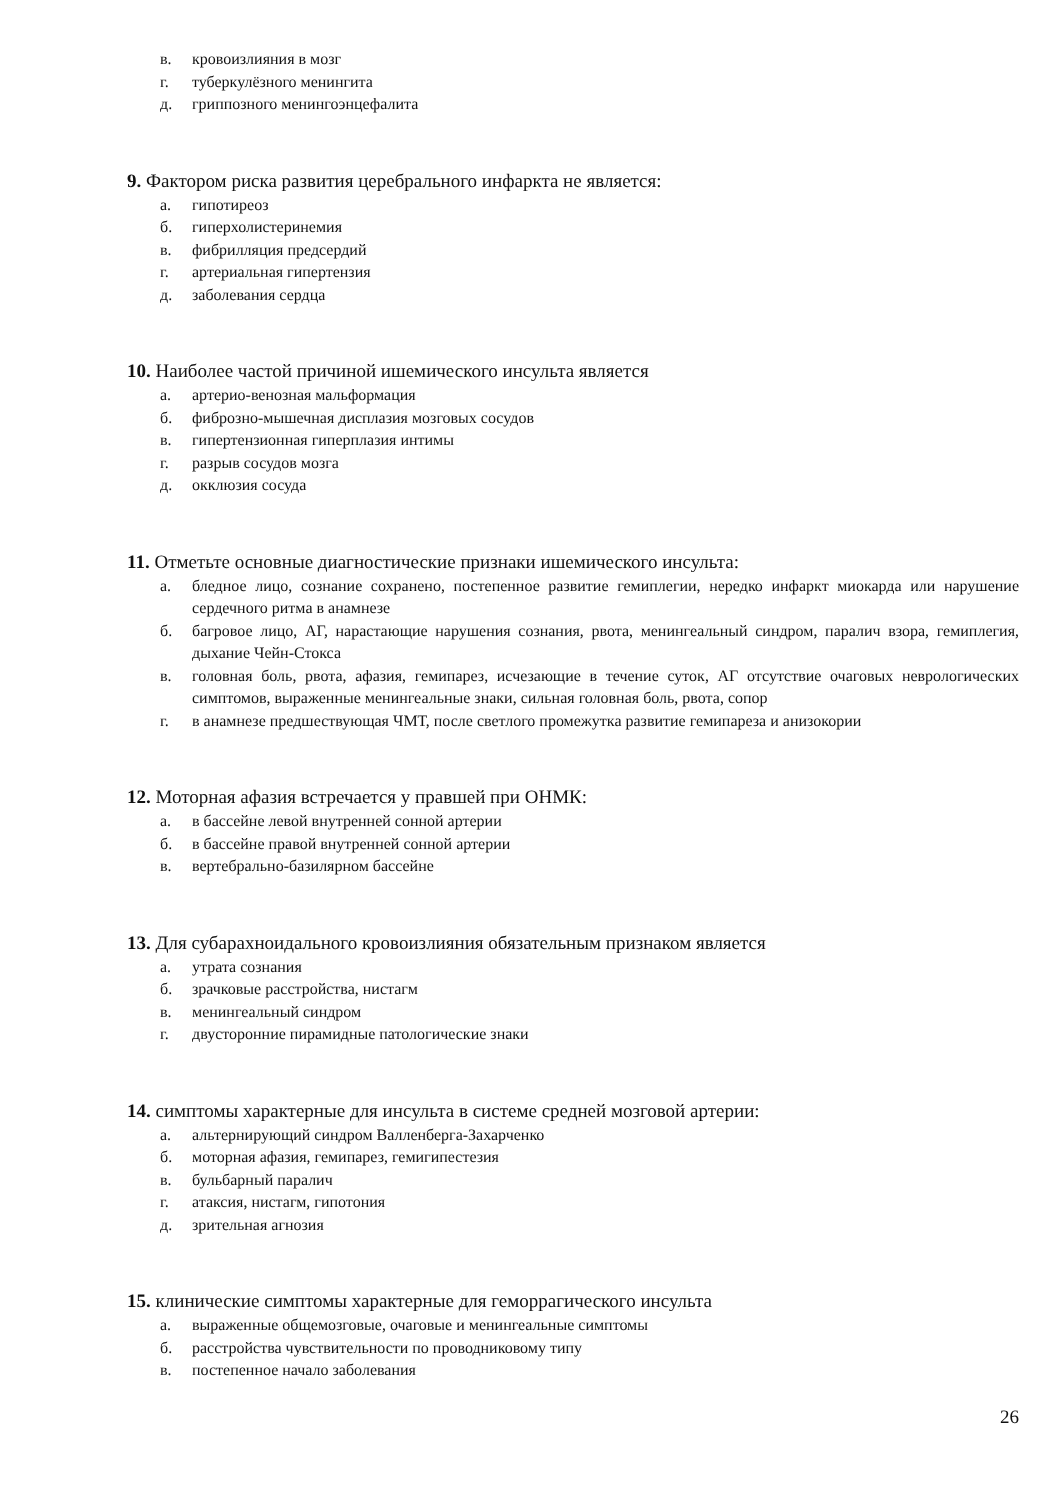в. кровоизлияния в мозг
г. туберкулёзного менингита
д. гриппозного менингоэнцефалита
9. Фактором риска развития церебрального инфаркта не является:
а. гипотиреоз
б. гиперхолистеринемия
в. фибрилляция предсердий
г. артериальная гипертензия
д. заболевания сердца
10. Наиболее частой причиной ишемического инсульта является
а. артерио-венозная мальформация
б. фиброзно-мышечная дисплазия мозговых сосудов
в. гипертензионная гиперплазия интимы
г. разрыв сосудов мозга
д. окклюзия сосуда
11. Отметьте основные диагностические признаки ишемического инсульта:
а. бледное лицо, сознание сохранено, постепенное развитие гемиплегии, нередко инфаркт миокарда или нарушение сердечного ритма в анамнезе
б. багровое лицо, АГ, нарастающие нарушения сознания, рвота, менингеальный синдром, паралич взора, гемиплегия, дыхание Чейн-Стокса
в. головная боль, рвота, афазия, гемипарез, исчезающие в течение суток, АГ отсутствие очаговых неврологических симптомов, выраженные менингеальные знаки, сильная головная боль, рвота, сопор
г. в анамнезе предшествующая ЧМТ, после светлого промежутка развитие гемипареза и анизокории
12. Моторная афазия встречается у правшей при ОНМК:
а. в бассейне левой внутренней сонной артерии
б. в бассейне правой внутренней сонной артерии
в. вертебрально-базилярном бассейне
13. Для субарахноидального кровоизлияния обязательным признаком является
а. утрата сознания
б. зрачковые расстройства, нистагм
в. менингеальный синдром
г. двусторонние пирамидные патологические знаки
14. симптомы характерные для инсульта в системе средней мозговой артерии:
а. альтернирующий синдром Валленберга-Захарченко
б. моторная афазия, гемипарез, гемигипестезия
в. бульбарный паралич
г. атаксия, нистагм, гипотония
д. зрительная агнозия
15. клинические симптомы характерные для геморрагического инсульта
а. выраженные общемозговые, очаговые и менингеальные симптомы
б. расстройства чувствительности по проводниковому типу
в. постепенное начало заболевания
26